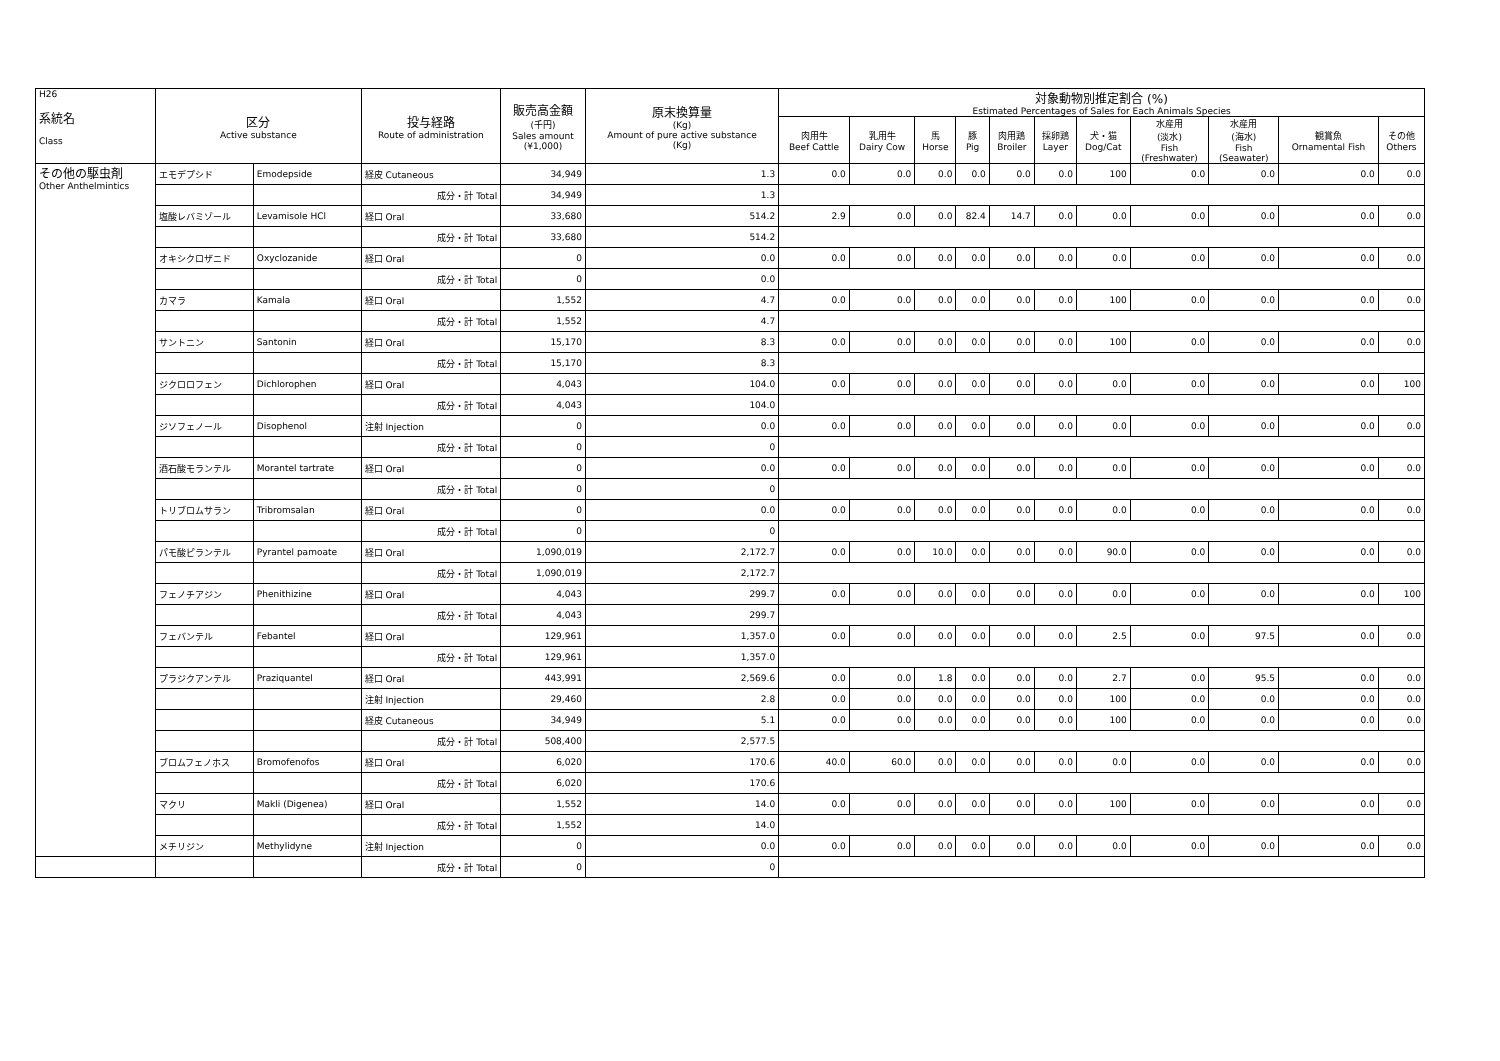| H26 系統名 Class | 区分 Active substance | | 投与経路 Route of administration | 販売高金額 (千円) Sales amount (¥1,000) | 原末換算量 (Kg) Amount of pure active substance (Kg) | 対象動物別推定割合 (%) Estimated Percentages of Sales for Each Animals Species | | | | | | | | | | |
| --- | --- | --- | --- | --- | --- | --- | --- | --- | --- | --- | --- | --- | --- | --- | --- | --- |
| | | | | | | 肉用牛 Beef Cattle | 乳用牛 Dairy Cow | 馬 Horse | 豚 Pig | 肉用鶏 Broiler | 採卵鶏 Layer | 犬・猫 Dog/Cat | 水産用 (淡水) Fish (Freshwater) | 水産用 (海水) Fish (Seawater) | 観賞魚 Ornamental Fish | その他 Others |
| その他の駆虫剤 Other Anthelmintics | エモデプシド | Emodepside | 経皮 Cutaneous | 34,949 | 1.3 | 0.0 | 0.0 | 0.0 | 0.0 | 0.0 | 0.0 | 100 | 0.0 | 0.0 | 0.0 | 0.0 |
| | | | 成分・計 Total | 34,949 | 1.3 | | | | | | | | | | | |
| | 塩酸レバミゾール | Levamisole HCl | 経口 Oral | 33,680 | 514.2 | 2.9 | 0.0 | 0.0 | 82.4 | 14.7 | 0.0 | 0.0 | 0.0 | 0.0 | 0.0 | 0.0 |
| | | | 成分・計 Total | 33,680 | 514.2 | | | | | | | | | | | |
| | オキシクロザニド | Oxyclozanide | 経口 Oral | 0 | 0.0 | 0.0 | 0.0 | 0.0 | 0.0 | 0.0 | 0.0 | 0.0 | 0.0 | 0.0 | 0.0 | 0.0 |
| | | | 成分・計 Total | 0 | 0.0 | | | | | | | | | | | |
| | カマラ | Kamala | 経口 Oral | 1,552 | 4.7 | 0.0 | 0.0 | 0.0 | 0.0 | 0.0 | 0.0 | 100 | 0.0 | 0.0 | 0.0 | 0.0 |
| | | | 成分・計 Total | 1,552 | 4.7 | | | | | | | | | | | |
| | サントニン | Santonin | 経口 Oral | 15,170 | 8.3 | 0.0 | 0.0 | 0.0 | 0.0 | 0.0 | 0.0 | 100 | 0.0 | 0.0 | 0.0 | 0.0 |
| | | | 成分・計 Total | 15,170 | 8.3 | | | | | | | | | | | |
| | ジクロロフェン | Dichlorophen | 経口 Oral | 4,043 | 104.0 | 0.0 | 0.0 | 0.0 | 0.0 | 0.0 | 0.0 | 0.0 | 0.0 | 0.0 | 0.0 | 100 |
| | | | 成分・計 Total | 4,043 | 104.0 | | | | | | | | | | | |
| | ジソフェノール | Disophenol | 注射 Injection | 0 | 0.0 | 0.0 | 0.0 | 0.0 | 0.0 | 0.0 | 0.0 | 0.0 | 0.0 | 0.0 | 0.0 | 0.0 |
| | | | 成分・計 Total | 0 | 0 | | | | | | | | | | | |
| | 酒石酸モランテル | Morantel tartrate | 経口 Oral | 0 | 0.0 | 0.0 | 0.0 | 0.0 | 0.0 | 0.0 | 0.0 | 0.0 | 0.0 | 0.0 | 0.0 | 0.0 |
| | | | 成分・計 Total | 0 | 0 | | | | | | | | | | | |
| | トリブロムサラン | Tribromsalan | 経口 Oral | 0 | 0.0 | 0.0 | 0.0 | 0.0 | 0.0 | 0.0 | 0.0 | 0.0 | 0.0 | 0.0 | 0.0 | 0.0 |
| | | | 成分・計 Total | 0 | 0 | | | | | | | | | | | |
| | パモ酸ピランテル | Pyrantel pamoate | 経口 Oral | 1,090,019 | 2,172.7 | 0.0 | 0.0 | 10.0 | 0.0 | 0.0 | 0.0 | 90.0 | 0.0 | 0.0 | 0.0 | 0.0 |
| | | | 成分・計 Total | 1,090,019 | 2,172.7 | | | | | | | | | | | |
| | フェノチアジン | Phenithizine | 経口 Oral | 4,043 | 299.7 | 0.0 | 0.0 | 0.0 | 0.0 | 0.0 | 0.0 | 0.0 | 0.0 | 0.0 | 0.0 | 100 |
| | | | 成分・計 Total | 4,043 | 299.7 | | | | | | | | | | | |
| | フェバンテル | Febantel | 経口 Oral | 129,961 | 1,357.0 | 0.0 | 0.0 | 0.0 | 0.0 | 0.0 | 0.0 | 2.5 | 0.0 | 97.5 | 0.0 | 0.0 |
| | | | 成分・計 Total | 129,961 | 1,357.0 | | | | | | | | | | | |
| | プラジクアンテル | Praziquantel | 経口 Oral | 443,991 | 2,569.6 | 0.0 | 0.0 | 1.8 | 0.0 | 0.0 | 0.0 | 2.7 | 0.0 | 95.5 | 0.0 | 0.0 |
| | | | 注射 Injection | 29,460 | 2.8 | 0.0 | 0.0 | 0.0 | 0.0 | 0.0 | 0.0 | 100 | 0.0 | 0.0 | 0.0 | 0.0 |
| | | | 経皮 Cutaneous | 34,949 | 5.1 | 0.0 | 0.0 | 0.0 | 0.0 | 0.0 | 0.0 | 100 | 0.0 | 0.0 | 0.0 | 0.0 |
| | | | 成分・計 Total | 508,400 | 2,577.5 | | | | | | | | | | | |
| | ブロムフェノホス | Bromofenofos | 経口 Oral | 6,020 | 170.6 | 40.0 | 60.0 | 0.0 | 0.0 | 0.0 | 0.0 | 0.0 | 0.0 | 0.0 | 0.0 | 0.0 |
| | | | 成分・計 Total | 6,020 | 170.6 | | | | | | | | | | | |
| | マクリ | Makli (Digenea) | 経口 Oral | 1,552 | 14.0 | 0.0 | 0.0 | 0.0 | 0.0 | 0.0 | 0.0 | 100 | 0.0 | 0.0 | 0.0 | 0.0 |
| | | | 成分・計 Total | 1,552 | 14.0 | | | | | | | | | | | |
| | メチリジン | Methylidyne | 注射 Injection | 0 | 0.0 | 0.0 | 0.0 | 0.0 | 0.0 | 0.0 | 0.0 | 0.0 | 0.0 | 0.0 | 0.0 | 0.0 |
| | | | 成分・計 Total | 0 | 0 | | | | | | | | | | | |